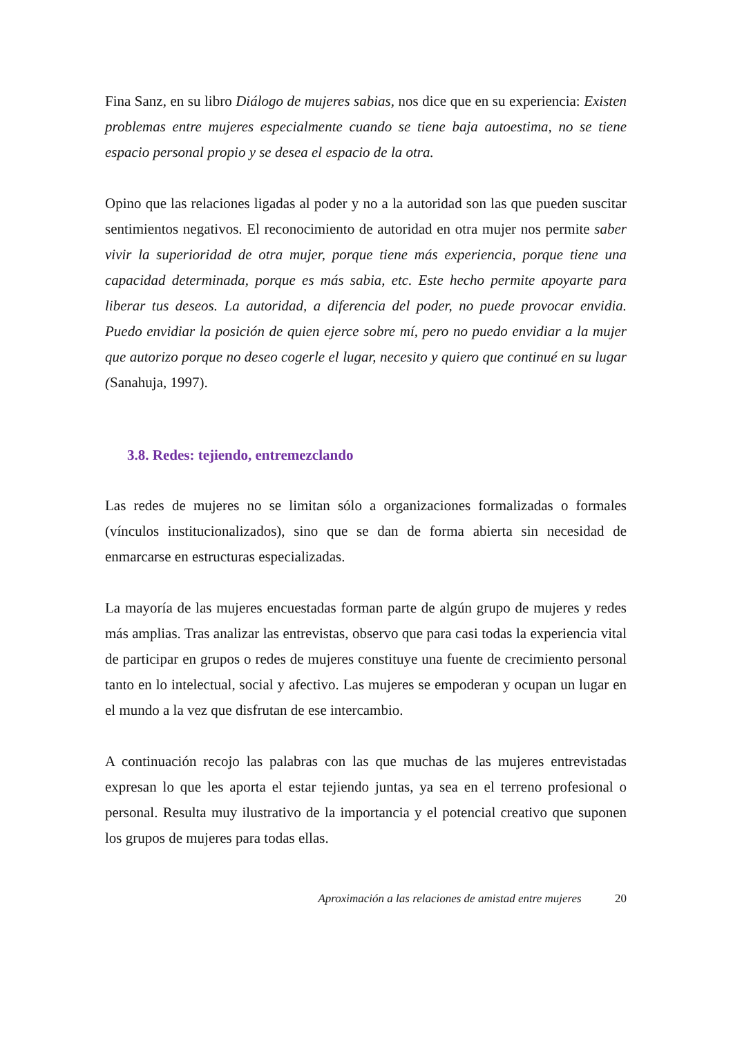Fina Sanz, en su libro Diálogo de mujeres sabias, nos dice que en su experiencia: Existen problemas entre mujeres especialmente cuando se tiene baja autoestima, no se tiene espacio personal propio y se desea el espacio de la otra.
Opino que las relaciones ligadas al poder y no a la autoridad son las que pueden suscitar sentimientos negativos. El reconocimiento de autoridad en otra mujer nos permite saber vivir la superioridad de otra mujer, porque tiene más experiencia, porque tiene una capacidad determinada, porque es más sabia, etc. Este hecho permite apoyarte para liberar tus deseos. La autoridad, a diferencia del poder, no puede provocar envidia. Puedo envidiar la posición de quien ejerce sobre mí, pero no puedo envidiar a la mujer que autorizo porque no deseo cogerle el lugar, necesito y quiero que continué en su lugar (Sanahuja, 1997).
3.8. Redes: tejiendo, entremezclando
Las redes de mujeres no se limitan sólo a organizaciones formalizadas o formales (vínculos institucionalizados), sino que se dan de forma abierta sin necesidad de enmarcarse en estructuras especializadas.
La mayoría de las mujeres encuestadas forman parte de algún grupo de mujeres y redes más amplias. Tras analizar las entrevistas, observo que para casi todas la experiencia vital de participar en grupos o redes de mujeres constituye una fuente de crecimiento personal tanto en lo intelectual, social y afectivo. Las mujeres se empoderan y ocupan un lugar en el mundo a la vez que disfrutan de ese intercambio.
A continuación recojo las palabras con las que muchas de las mujeres entrevistadas expresan lo que les aporta el estar tejiendo juntas, ya sea en el terreno profesional o personal. Resulta muy ilustrativo de la importancia y el potencial creativo que suponen los grupos de mujeres para todas ellas.
Aproximación a las relaciones de amistad entre mujeres 20